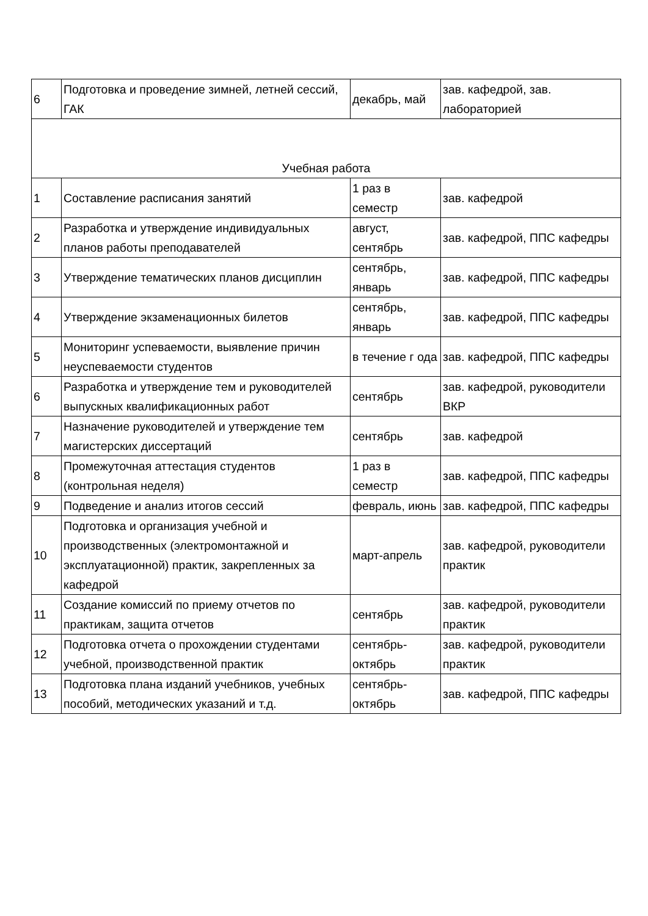| 6 | Подготовка и проведение зимней, летней сессий, ГАК | декабрь, май | зав. кафедрой, зав. лабораторией |
| Учебная работа | | | |
| 1 | Составление расписания занятий | 1 раз в семестр | зав. кафедрой |
| 2 | Разработка и утверждение индивидуальных планов работы преподавателей | август, сентябрь | зав. кафедрой, ППС кафедры |
| 3 | Утверждение тематических планов дисциплин | сентябрь, январь | зав. кафедрой, ППС кафедры |
| 4 | Утверждение экзаменационных билетов | сентябрь, январь | зав. кафедрой, ППС кафедры |
| 5 | Мониторинг успеваемости, выявление причин неуспеваемости студентов | в течение г ода | зав. кафедрой, ППС кафедры |
| 6 | Разработка и утверждение тем и руководителей выпускных квалификационных работ | сентябрь | зав. кафедрой, руководители ВКР |
| 7 | Назначение руководителей и утверждение тем магистерских диссертаций | сентябрь | зав. кафедрой |
| 8 | Промежуточная аттестация студентов (контрольная неделя) | 1 раз в семестр | зав. кафедрой, ППС кафедры |
| 9 | Подведение и анализ итогов сессий | февраль, июнь | зав. кафедрой, ППС кафедры |
| 10 | Подготовка и организация учебной и производственных (электромонтажной и эксплуатационной) практик, закрепленных за кафедрой | март-апрель | зав. кафедрой, руководители практик |
| 11 | Создание комиссий по приему отчетов по практикам, защита отчетов | сентябрь | зав. кафедрой, руководители практик |
| 12 | Подготовка отчета о прохождении студентами учебной, производственной практик | сентябрь-октябрь | зав. кафедрой, руководители практик |
| 13 | Подготовка плана изданий учебников, учебных пособий, методических указаний и т.д. | сентябрь-октябрь | зав. кафедрой, ППС кафедры |